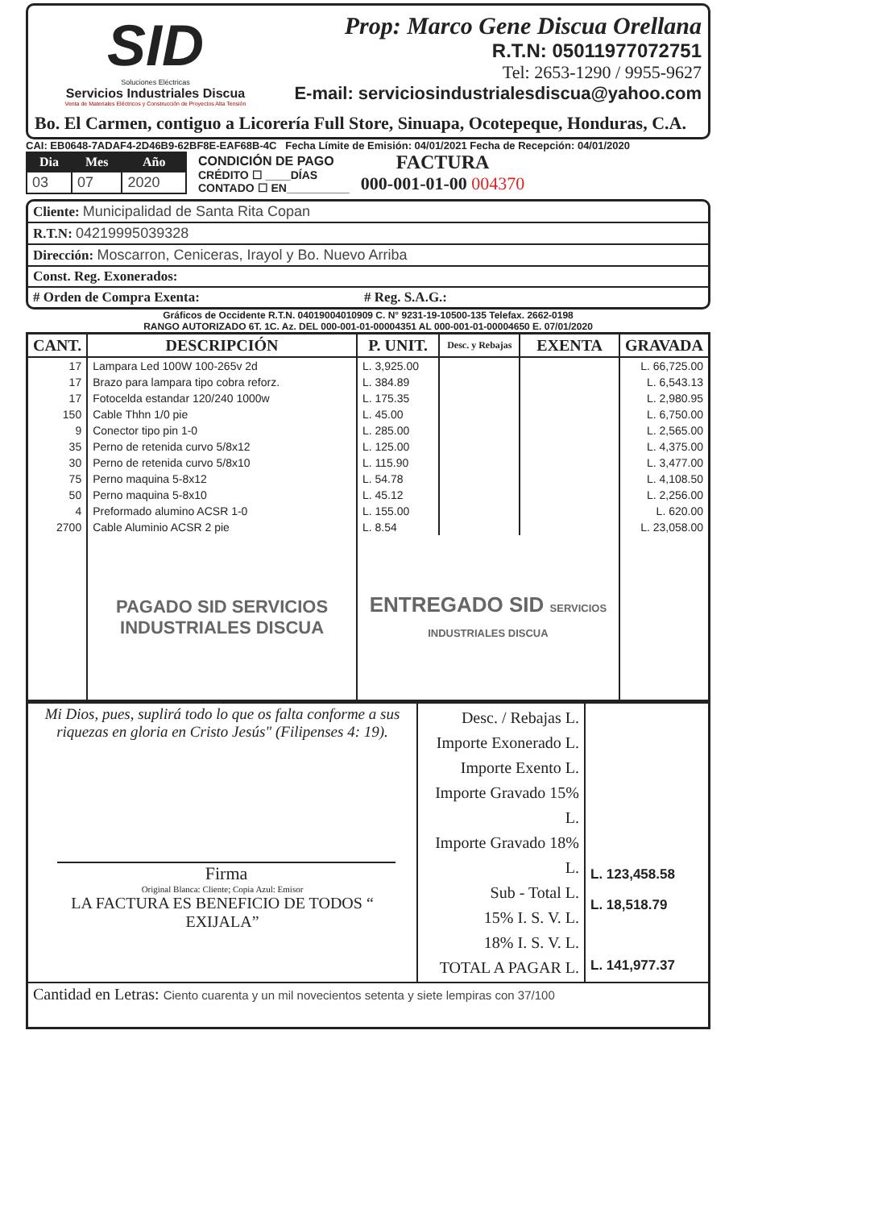SID
Soluciones Eléctricas
Servicios Industriales Discua
Venta de Materiales Eléctricos y Construcción de Proyectos Alta Tensión
Prop: Marco Gene Discua Orellana
R.T.N: 05011977072751
Tel: 2653-1290 / 9955-9627
E-mail: serviciosindustrialesdiscua@yahoo.com
Bo. El Carmen, contiguo a Licorería Full Store, Sinuapa, Ocotepeque, Honduras, C.A.
CAI: EB0648-7ADAF4-2D46B9-62BF8E-EAF68B-4C Fecha Límite de Emisión: 04/01/2021 Fecha de Recepción: 04/01/2020
| Dia | Mes | Año |
| --- | --- | --- |
| 03 | 07 | 2020 |
CONDICIÓN DE PAGO
CRÉDITO ☐ ____DÍAS
CONTADO ☐ EN__________
FACTURA
000-001-01-00 004370
| Cliente: Municipalidad de Santa Rita Copan |
| R.T.N: 04219995039328 |
| Dirección: Moscarron, Ceniceras, Irayol y Bo. Nuevo Arriba |
| Const. Reg. Exonerados: |
| # Orden de Compra Exenta: # Reg. S.A.G.: |
Gráficos de Occidente R.T.N. 04019004010909 C. N° 9231-19-10500-135 Telefax. 2662-0198
RANGO AUTORIZADO 6T. 1C. Az. DEL 000-001-01-00004351 AL 000-001-01-00004650 E. 07/01/2020
| CANT. | DESCRIPCIÓN | P. UNIT. | Desc. y Rebajas | EXENTA | GRAVADA |
| --- | --- | --- | --- | --- | --- |
| 17 | Lampara Led 100W 100-265v 2d | L. 3,925.00 | | | L. 66,725.00 |
| 17 | Brazo para lampara tipo cobra reforz. | L. 384.89 | | | L. 6,543.13 |
| 17 | Fotocelda estandar 120/240 1000w | L. 175.35 | | | L. 2,980.95 |
| 150 | Cable Thhn 1/0 pie | L. 45.00 | | | L. 6,750.00 |
| 9 | Conector tipo pin 1-0 | L. 285.00 | | | L. 2,565.00 |
| 35 | Perno de retenida curvo 5/8x12 | L. 125.00 | | | L. 4,375.00 |
| 30 | Perno de retenida curvo 5/8x10 | L. 115.90 | | | L. 3,477.00 |
| 75 | Perno maquina 5-8x12 | L. 54.78 | | | L. 4,108.50 |
| 50 | Perno maquina 5-8x10 | L. 45.12 | | | L. 2,256.00 |
| 4 | Preformado alumino ACSR 1-0 | L. 155.00 | | | L. 620.00 |
| 2700 | Cable Aluminio ACSR 2 pie | L. 8.54 | | | L. 23,058.00 |
| | PAGADO SID SERVICIOS INDUSTRIALES DISCUA | ENTREGADO SID SERVICIOS INDUSTRIALES DISCUA | | | |
| Mi Dios, pues, suplirá todo lo que os falta conforme a sus riquezas en gloria en Cristo Jesús" (Filipenses 4: 19). Firma Original Blanca: Cliente; Copia Azul: Emisor LA FACTURA ES BENEFICIO DE TODOS “ EXIJALA” | Desc. / Rebajas L. Importe Exonerado L. Importe Exento L. Importe Gravado 15% L. Importe Gravado 18% L. Sub - Total L. 15% I. S. V. L. 18% I. S. V. L. TOTAL A PAGAR L. | L. 123,458.58 L. 18,518.79 L. 141,977.37 |
| Cantidad en Letras: Ciento cuarenta y un mil novecientos setenta y siete lempiras con 37/100 | | |